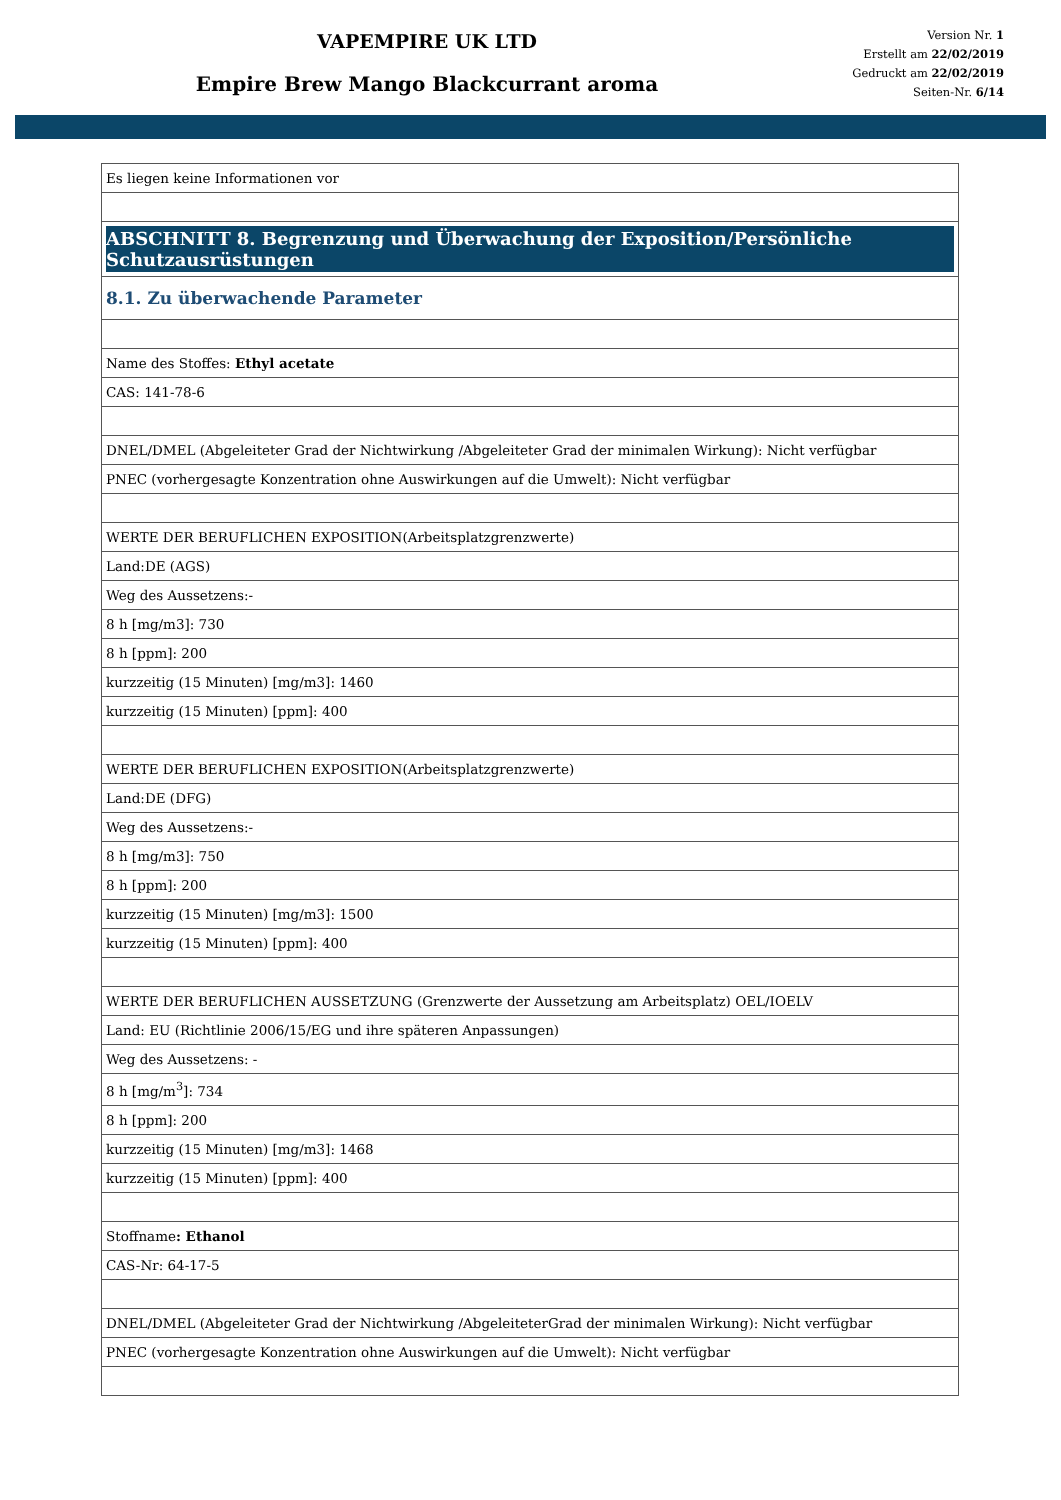VAPEMPIRE UK LTD
Empire Brew Mango Blackcurrant aroma
Version Nr. 1
Erstellt am 22/02/2019
Gedruckt am 22/02/2019
Seiten-Nr. 6/14
| Es liegen keine Informationen vor |
| ABSCHNITT 8. Begrenzung und Überwachung der Exposition/Persönliche Schutzausrüstungen |
| 8.1. Zu überwachende Parameter |
| Name des Stoffes: Ethyl acetate |
| CAS: 141-78-6 |
| DNEL/DMEL (Abgeleiteter Grad der Nichtwirkung /Abgeleiteter Grad der minimalen Wirkung): Nicht verfügbar |
| PNEC (vorhergesagte Konzentration ohne Auswirkungen auf die Umwelt): Nicht verfügbar |
| WERTE DER BERUFLICHEN EXPOSITION(Arbeitsplatzgrenzwerte) |
| Land:DE (AGS) |
| Weg des Aussetzens:- |
| 8 h [mg/m3]: 730 |
| 8 h [ppm]: 200 |
| kurzzeitig (15 Minuten) [mg/m3]: 1460 |
| kurzzeitig (15 Minuten) [ppm]: 400 |
| WERTE DER BERUFLICHEN EXPOSITION(Arbeitsplatzgrenzwerte) |
| Land:DE (DFG) |
| Weg des Aussetzens:- |
| 8 h [mg/m3]: 750 |
| 8 h [ppm]: 200 |
| kurzzeitig (15 Minuten) [mg/m3]: 1500 |
| kurzzeitig (15 Minuten) [ppm]: 400 |
| WERTE DER BERUFLICHEN AUSSETZUNG (Grenzwerte der Aussetzung am Arbeitsplatz) OEL/IOELV |
| Land: EU (Richtlinie 2006/15/EG und ihre späteren Anpassungen) |
| Weg des Aussetzens: - |
| 8 h [mg/m<sup>3</sup>]: 734 |
| 8 h [ppm]: 200 |
| kurzzeitig (15 Minuten) [mg/m3]: 1468 |
| kurzzeitig (15 Minuten) [ppm]: 400 |
| Stoffname : Ethanol |
| CAS-Nr: 64-17-5 |
| DNEL/DMEL (Abgeleiteter Grad der Nichtwirkung /AbgeleiteterGrad der minimalen Wirkung): Nicht verfügbar |
| PNEC (vorhergesagte Konzentration ohne Auswirkungen auf die Umwelt): Nicht verfügbar |